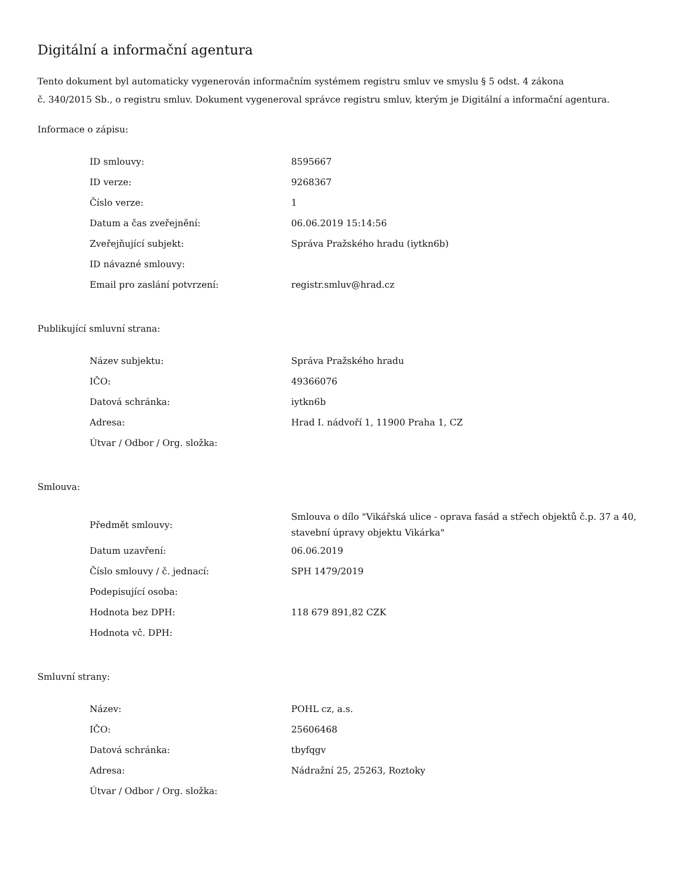Digitální a informační agentura
Tento dokument byl automaticky vygenerován informačním systémem registru smluv ve smyslu § 5 odst. 4 zákona
č. 340/2015 Sb., o registru smluv. Dokument vygeneroval správce registru smluv, kterým je Digitální a informační agentura.
Informace o zápisu:
| ID smlouvy: | 8595667 |
| ID verze: | 9268367 |
| Číslo verze: | 1 |
| Datum a čas zveřejnění: | 06.06.2019 15:14:56 |
| Zveřejňující subjekt: | Správa Pražského hradu (iytkn6b) |
| ID návazné smlouvy: | |
| Email pro zaslání potvrzení: | registr.smluv@hrad.cz |
Publikující smluvní strana:
| Název subjektu: | Správa Pražského hradu |
| IČO: | 49366076 |
| Datová schránka: | iytkn6b |
| Adresa: | Hrad I. nádvoří 1, 11900 Praha 1, CZ |
| Útvar / Odbor / Org. složka: | |
Smlouva:
| Předmět smlouvy: | Smlouva o dílo "Vikářská ulice - oprava fasád a střech objektů č.p. 37 a 40, stavební úpravy objektu Vikárka" |
| Datum uzavření: | 06.06.2019 |
| Číslo smlouvy / č. jednací: | SPH 1479/2019 |
| Podepisující osoba: | |
| Hodnota bez DPH: | 118 679 891,82 CZK |
| Hodnota vč. DPH: | |
Smluvní strany:
| Název: | POHL cz, a.s. |
| IČO: | 25606468 |
| Datová schránka: | tbyfqgv |
| Adresa: | Nádražní 25, 25263, Roztoky |
| Útvar / Odbor / Org. složka: | |